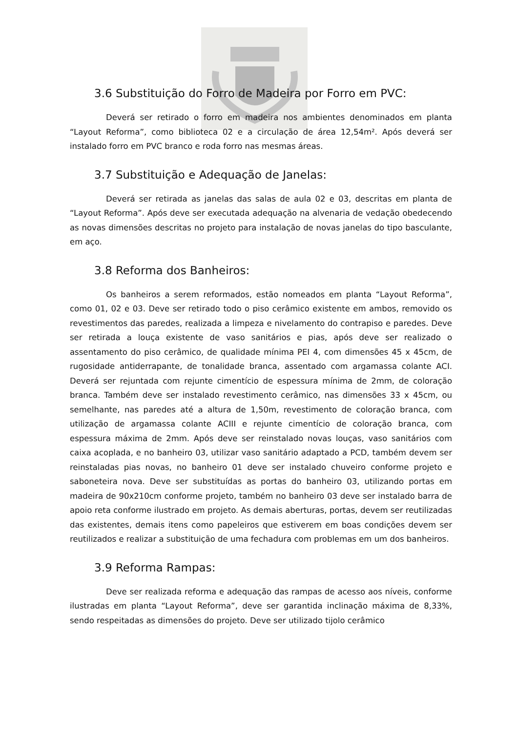3.6 Substituição do Forro de Madeira por Forro em PVC:
Deverá ser retirado o forro em madeira nos ambientes denominados em planta “Layout Reforma”, como biblioteca 02 e a circulação de área 12,54m². Após deverá ser instalado forro em PVC branco e roda forro nas mesmas áreas.
3.7 Substituição e Adequação de Janelas:
Deverá ser retirada as janelas das salas de aula 02 e 03, descritas em planta de “Layout Reforma”. Após deve ser executada adequação na alvenaria de vedação obedecendo as novas dimensões descritas no projeto para instalação de novas janelas do tipo basculante, em aço.
3.8 Reforma dos Banheiros:
Os banheiros a serem reformados, estão nomeados em planta “Layout Reforma”, como 01, 02 e 03. Deve ser retirado todo o piso cerâmico existente em ambos, removido os revestimentos das paredes, realizada a limpeza e nivelamento do contrapiso e paredes. Deve ser retirada a louça existente de vaso sanitários e pias, após deve ser realizado o assentamento do piso cerâmico, de qualidade mínima PEI 4, com dimensões 45 x 45cm, de rugosidade antiderrapante, de tonalidade branca, assentado com argamassa colante ACI. Deverá ser rejuntada com rejunte cimentício de espessura mínima de 2mm, de coloração branca. Também deve ser instalado revestimento cerâmico, nas dimensões 33 x 45cm, ou semelhante, nas paredes até a altura de 1,50m, revestimento de coloração branca, com utilização de argamassa colante ACIII e rejunte cimentício de coloração branca, com espessura máxima de 2mm. Após deve ser reinstalado novas louças, vaso sanitários com caixa acoplada, e no banheiro 03, utilizar vaso sanitário adaptado a PCD, também devem ser reinstaladas pias novas, no banheiro 01 deve ser instalado chuveiro conforme projeto e saboneteira nova. Deve ser substituídas as portas do banheiro 03, utilizando portas em madeira de 90x210cm conforme projeto, também no banheiro 03 deve ser instalado barra de apoio reta conforme ilustrado em projeto. As demais aberturas, portas, devem ser reutilizadas das existentes, demais itens como papeleiros que estiverem em boas condições devem ser reutilizados e realizar a substituição de uma fechadura com problemas em um dos banheiros.
3.9 Reforma Rampas:
Deve ser realizada reforma e adequação das rampas de acesso aos níveis, conforme ilustradas em planta “Layout Reforma”, deve ser garantida inclinação máxima de 8,33%, sendo respeitadas as dimensões do projeto. Deve ser utilizado tijolo cerâmico